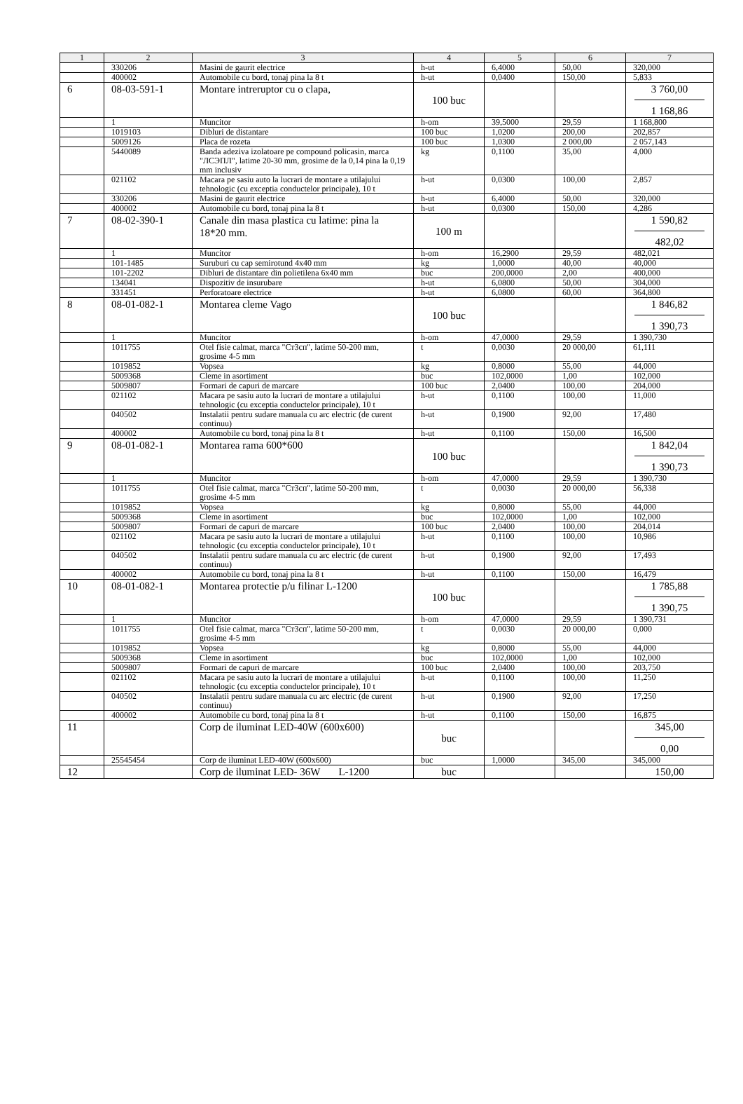| 1 | 2 | 3 | 4 | 5 | 6 | 7 |
| --- | --- | --- | --- | --- | --- | --- |
| | 330206 | Masini de gaurit electrice | h-ut | 6,4000 | 50,00 | 320,000 |
| | 400002 | Automobile cu bord, tonaj pina la 8 t | h-ut | 0,0400 | 150,00 | 5,833 |
| 6 | 08-03-591-1 | Montare intreruptor cu o clapa, | 100 buc | | | 3 760,00 1 168,86 |
| | 1 | Muncitor | h-om | 39,5000 | 29,59 | 1 168,800 |
| | 1019103 | Dibluri de distantare | 100 buc | 1,0200 | 200,00 | 202,857 |
| | 5009126 | Placa de rozeta | 100 buc | 1,0300 | 2 000,00 | 2 057,143 |
| | 5440089 | Banda adeziva izolatoare pe compound policasin, marca "ЛСЭПЛ", latime 20-30 mm, grosime de la 0,14 pina la 0,19 mm inclusiv | kg | 0,1100 | 35,00 | 4,000 |
| | 021102 | Macara pe sasiu auto la lucrari de montare a utilajului tehnologic (cu exceptia conductelor principale), 10 t | h-ut | 0,0300 | 100,00 | 2,857 |
| | 330206 | Masini de gaurit electrice | h-ut | 6,4000 | 50,00 | 320,000 |
| | 400002 | Automobile cu bord, tonaj pina la 8 t | h-ut | 0,0300 | 150,00 | 4,286 |
| 7 | 08-02-390-1 | Canale din masa plastica cu latime: pina la 18*20 mm. | 100 m | | | 1 590,82 482,02 |
| | 1 | Muncitor | h-om | 16,2900 | 29,59 | 482,021 |
| | 101-1485 | Suruburi cu cap semirotund 4x40 mm | kg | 1,0000 | 40,00 | 40,000 |
| | 101-2202 | Dibluri de distantare din polietilena 6x40 mm | buc | 200,0000 | 2,00 | 400,000 |
| | 134041 | Dispozitiv de insurubare | h-ut | 6,0800 | 50,00 | 304,000 |
| | 331451 | Perforatoare electrice | h-ut | 6,0800 | 60,00 | 364,800 |
| 8 | 08-01-082-1 | Montarea cleme Vago | 100 buc | | | 1 846,82 1 390,73 |
| | 1 | Muncitor | h-om | 47,0000 | 29,59 | 1 390,730 |
| | 1011755 | Otel fisie calmat, marca "Ст3сп", latime 50-200 mm, grosime 4-5 mm | t | 0,0030 | 20 000,00 | 61,111 |
| | 1019852 | Vopsea | kg | 0,8000 | 55,00 | 44,000 |
| | 5009368 | Cleme in asortiment | buc | 102,0000 | 1,00 | 102,000 |
| | 5009807 | Formari de capuri de marcare | 100 buc | 2,0400 | 100,00 | 204,000 |
| | 021102 | Macara pe sasiu auto la lucrari de montare a utilajului tehnologic (cu exceptia conductelor principale), 10 t | h-ut | 0,1100 | 100,00 | 11,000 |
| | 040502 | Instalatii pentru sudare manuala cu arc electric (de curent continuu) | h-ut | 0,1900 | 92,00 | 17,480 |
| | 400002 | Automobile cu bord, tonaj pina la 8 t | h-ut | 0,1100 | 150,00 | 16,500 |
| 9 | 08-01-082-1 | Montarea rama 600*600 | 100 buc | | | 1 842,04 1 390,73 |
| | 1 | Muncitor | h-om | 47,0000 | 29,59 | 1 390,730 |
| | 1011755 | Otel fisie calmat, marca "Ст3сп", latime 50-200 mm, grosime 4-5 mm | t | 0,0030 | 20 000,00 | 56,338 |
| | 1019852 | Vopsea | kg | 0,8000 | 55,00 | 44,000 |
| | 5009368 | Cleme in asortiment | buc | 102,0000 | 1,00 | 102,000 |
| | 5009807 | Formari de capuri de marcare | 100 buc | 2,0400 | 100,00 | 204,014 |
| | 021102 | Macara pe sasiu auto la lucrari de montare a utilajului tehnologic (cu exceptia conductelor principale), 10 t | h-ut | 0,1100 | 100,00 | 10,986 |
| | 040502 | Instalatii pentru sudare manuala cu arc electric (de curent continuu) | h-ut | 0,1900 | 92,00 | 17,493 |
| | 400002 | Automobile cu bord, tonaj pina la 8 t | h-ut | 0,1100 | 150,00 | 16,479 |
| 10 | 08-01-082-1 | Montarea protectie p/u filinar L-1200 | 100 buc | | | 1 785,88 1 390,75 |
| | 1 | Muncitor | h-om | 47,0000 | 29,59 | 1 390,731 |
| | 1011755 | Otel fisie calmat, marca "Ст3сп", latime 50-200 mm, grosime 4-5 mm | t | 0,0030 | 20 000,00 | 0,000 |
| | 1019852 | Vopsea | kg | 0,8000 | 55,00 | 44,000 |
| | 5009368 | Cleme in asortiment | buc | 102,0000 | 1,00 | 102,000 |
| | 5009807 | Formari de capuri de marcare | 100 buc | 2,0400 | 100,00 | 203,750 |
| | 021102 | Macara pe sasiu auto la lucrari de montare a utilajului tehnologic (cu exceptia conductelor principale), 10 t | h-ut | 0,1100 | 100,00 | 11,250 |
| | 040502 | Instalatii pentru sudare manuala cu arc electric (de curent continuu) | h-ut | 0,1900 | 92,00 | 17,250 |
| | 400002 | Automobile cu bord, tonaj pina la 8 t | h-ut | 0,1100 | 150,00 | 16,875 |
| 11 | | Corp de iluminat LED-40W (600x600) | buc | | | 345,00 0,00 |
| | 25545454 | Corp de iluminat LED-40W (600x600) | buc | 1,0000 | 345,00 | 345,000 |
| 12 | | Corp de iluminat LED- 36W L-1200 | buc | | | 150,00 |